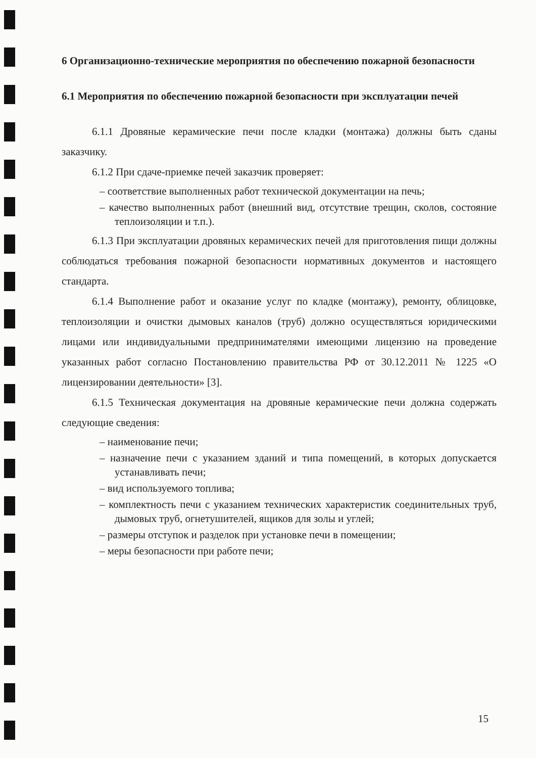6 Организационно-технические мероприятия по обеспечению пожарной безопасности
6.1 Мероприятия по обеспечению пожарной безопасности при эксплуатации печей
6.1.1 Дровяные керамические печи после кладки (монтажа) должны быть сданы заказчику.
6.1.2 При сдаче-приемке печей заказчик проверяет:
– соответствие выполненных работ технической документации на печь;
– качество выполненных работ (внешний вид, отсутствие трещин, сколов, состояние теплоизоляции и т.п.).
6.1.3 При эксплуатации дровяных керамических печей для приготовления пищи должны соблюдаться требования пожарной безопасности нормативных документов и настоящего стандарта.
6.1.4 Выполнение работ и оказание услуг по кладке (монтажу), ремонту, облицовке, теплоизоляции и очистки дымовых каналов (труб) должно осуществляться юридическими лицами или индивидуальными предпринимателями имеющими лицензию на проведение указанных работ согласно Постановлению правительства РФ от 30.12.2011 № 1225 «О лицензировании деятельности» [3].
6.1.5 Техническая документация на дровяные керамические печи должна содержать следующие сведения:
– наименование печи;
– назначение печи с указанием зданий и типа помещений, в которых допускается устанавливать печи;
– вид используемого топлива;
– комплектность печи с указанием технических характеристик соединительных труб, дымовых труб, огнетушителей, ящиков для золы и углей;
– размеры отступок и разделок при установке печи в помещении;
– меры безопасности при работе печи;
15